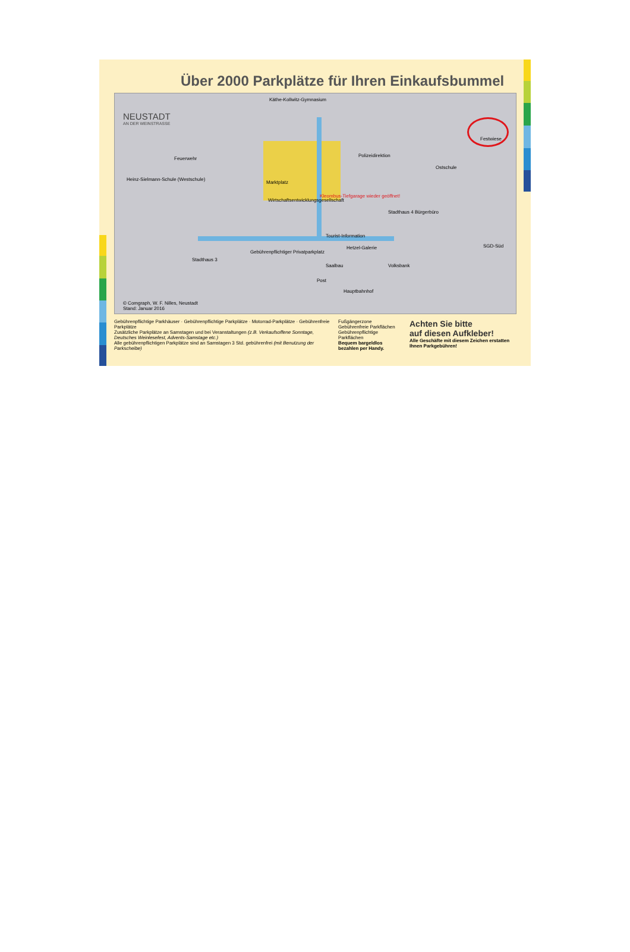Über 2000 Parkplätze für Ihren Einkaufsbummel
NEUSTADT
AN DER WEINSTRASSE
Käthe-Kollwitz-Gymnasium
Feuerwehr
Heinz-Sielmann-Schule (Westschule)
Marktplatz
Wirtschaftsentwicklungsgesellschaft
Kleombus-Tiefgarage wieder geöffnet!
Polizeidirektion
Ostschule
Stadthaus 4 Bürgerbüro
Tourist-Information
Hetzel-Galerie
Stadthaus 3
Gebührenpflichtiger Privatparkplatz
Volksbank
Saalbau
Post
Hauptbahnhof
SGD-Süd
Festwiese
© Comgraph, W. F. Nilles, Neustadt
Stand: Januar 2016
Gebührenpflichtige Parkhäuser · Gebührenpflichtige Parkplätze · Motorrad-Parkplätze · Gebührenfreie Parkplätze
Zusätzliche Parkplätze an Samstagen und bei Veranstaltungen (z.B. Verkaufsoffene Sonntage, Deutsches Weinlesefest, Advents-Samstage etc.)
Alle gebührenpflichtigen Parkplätze sind an Samstagen 3 Std. gebührenfrei (mit Benutzung der Parkscheibe)
Fußgängerzone
Gebührenfreie Parkflächen
Gebührenpflichtige Parkflächen
Bequem bargeldlos bezahlen per Handy.
Achten Sie bitte
auf diesen Aufkleber!
Alle Geschäfte mit diesem Zeichen erstatten Ihnen Parkgebühren!